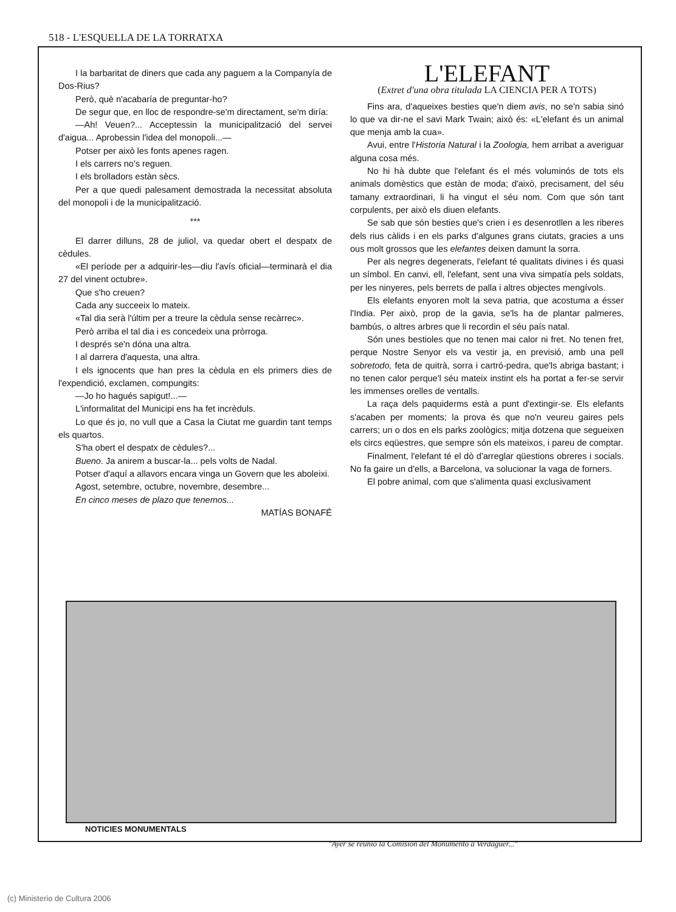518 - L'ESQUELLA DE LA TORRATXA
I la barbaritat de diners que cada any paguem a la Companyía de Dos-Rius?
Però, què n'acabaría de preguntar-ho?
De segur que, en lloc de respondre-se'm directament, se'm diría:
—Ah! Veuen?... Acceptessin la municipalització del servei d'aigua... Aprobessin l'idea del monopoli...—
Potser per això les fonts apenes ragen.
I els carrers no's reguen.
I els brolladors estàn sècs.
Per a que quedi palesament demostrada la necessitat absoluta del monopoli i de la municipalització.
***
El darrer dilluns, 28 de juliol, va quedar obert el despatx de cèdules.
«El període per a adquirir-les—diu l'avís oficial—terminarà el dia 27 del vinent octubre».
Que s'ho creuen?
Cada any succeeix lo mateix.
«Tal dia serà l'últim per a treure la cèdula sense recàrrec».
Però arriba el tal dia i es concedeix una pròrroga.
I després se'n dóna una altra.
I al darrera d'aquesta, una altra.
I els ignocents que han pres la cèdula en els primers dies de l'expendició, exclamen, compungits:
—Jo ho hagués sapigut!...—
L'informalitat del Municipi ens ha fet incrèduls.
Lo que és jo, no vull que a Casa la Ciutat me guardin tant temps els quartos.
S'ha obert el despatx de cèdules?...
Bueno. Ja anirem a buscar-la... pels volts de Nadal.
Potser d'aquí a allavors encara vinga un Govern que les aboleixi.
Agost, setembre, octubre, novembre, desembre...
En cinco meses de plazo que tenemos...
MATÍAS BONAFÉ
L'ELEFANT
(Extret d'una obra titulada LA CIENCIA PER A TOTS)
Fins ara, d'aqueixes besties que'n diem avis, no se'n sabia sinó lo que va dir-ne el savi Mark Twain; això és: «L'elefant és un animal que menja amb la cua».
Avui, entre l'Historia Natural i la Zoologia, hem arribat a averiguar alguna cosa més.
No hi hà dubte que l'elefant és el més voluminós de tots els animals domèstics que estàn de moda; d'això, precisament, del séu tamany extraordinari, li ha vingut el séu nom. Com que són tant corpulents, per això els diuen elefants.
Se sab que són besties que's crien i es desenrotllen a les riberes dels rius càlids i en els parks d'algunes grans ciutats, gracies a uns ous molt grossos que les elefantes deixen damunt la sorra.
Per als negres degenerats, l'elefant té qualitats divines i és quasi un símbol. En canvi, ell, l'elefant, sent una viva simpatía pels soldats, per les ninyeres, pels berrets de palla i altres objectes mengívols.
Els elefants enyoren molt la seva patria, que acostuma a ésser l'India. Per això, prop de la gavia, se'ls ha de plantar palmeres, bambús, o altres arbres que li recordin el séu país natal.
Són unes bestioles que no tenen mai calor ni fret. No tenen fret, perque Nostre Senyor els va vestir ja, en previsió, amb una pell sobretodo, feta de quitrà, sorra i cartró-pedra, que'ls abriga bastant; i no tenen calor perque'l séu mateix instint els ha portat a fer-se servir les immenses orelles de ventalls.
La raça dels paquiderms està a punt d'extingir-se. Els elefants s'acaben per moments; la prova és que no'n veureu gaires pels carrers; un o dos en els parks zoològics; mitja dotzena que segueixen els circs eqüestres, que sempre són els mateixos, i pareu de comptar.
Finalment, l'elefant té el dò d'arreglar qüestions obreres i socials. No fa gaire un d'ells, a Barcelona, va solucionar la vaga de forners.
El pobre animal, com que s'alimenta quasi exclusivament
NOTICIES MONUMENTALS
"Ayer se reunió la Comisión del Monumento a Verdaguer..."
(c) Ministerio de Cultura 2006